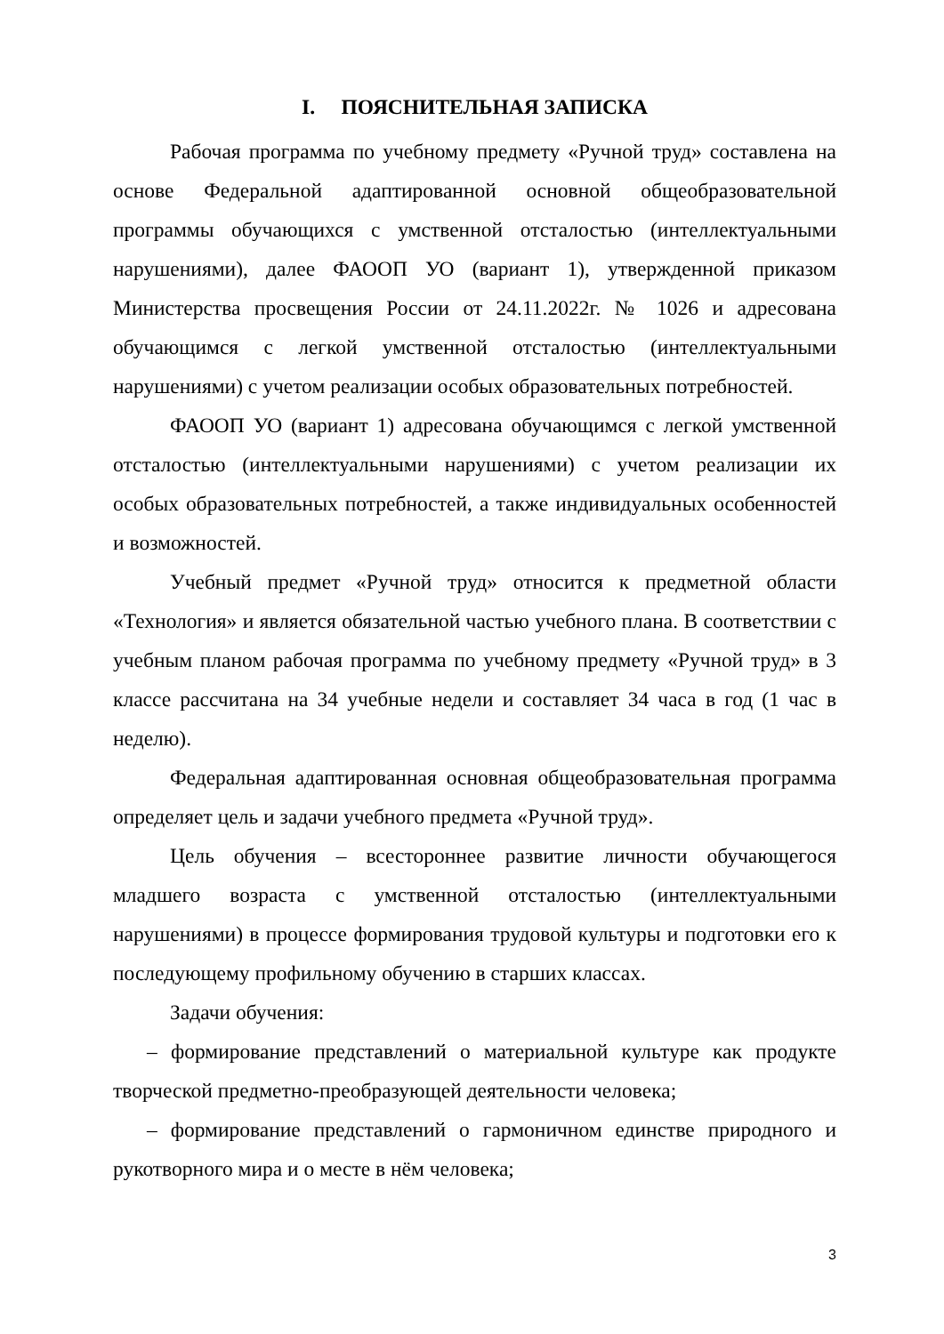I. ПОЯСНИТЕЛЬНАЯ ЗАПИСКА
Рабочая программа по учебному предмету «Ручной труд» составлена на основе Федеральной адаптированной основной общеобразовательной программы обучающихся с умственной отсталостью (интеллектуальными нарушениями), далее ФАООП УО (вариант 1), утвержденной приказом Министерства просвещения России от 24.11.2022г. № 1026 и адресована обучающимся с легкой умственной отсталостью (интеллектуальными нарушениями) с учетом реализации особых образовательных потребностей.
ФАООП УО (вариант 1) адресована обучающимся с легкой умственной отсталостью (интеллектуальными нарушениями) с учетом реализации их особых образовательных потребностей, а также индивидуальных особенностей и возможностей.
Учебный предмет «Ручной труд» относится к предметной области «Технология» и является обязательной частью учебного плана. В соответствии с учебным планом рабочая программа по учебному предмету «Ручной труд» в 3 классе рассчитана на 34 учебные недели и составляет 34 часа в год (1 час в неделю).
Федеральная адаптированная основная общеобразовательная программа определяет цель и задачи учебного предмета «Ручной труд».
Цель обучения – всестороннее развитие личности обучающегося младшего возраста с умственной отсталостью (интеллектуальными нарушениями) в процессе формирования трудовой культуры и подготовки его к последующему профильному обучению в старших классах.
Задачи обучения:
– формирование представлений о материальной культуре как продукте творческой предметно-преобразующей деятельности человека;
– формирование представлений о гармоничном единстве природного и рукотворного мира и о месте в нём человека;
3